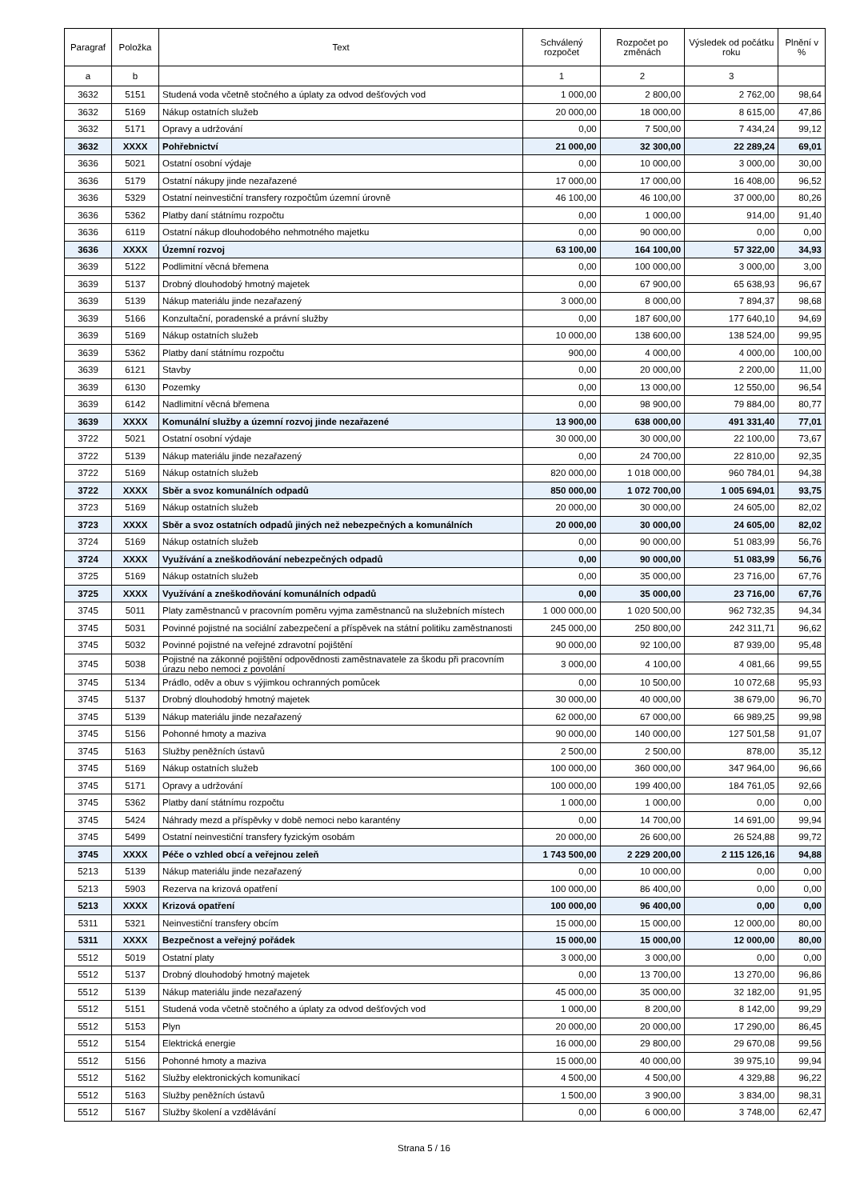| Paragraf | Položka | Text | Schválený rozpočet | Rozpočet po změnách | Výsledek od počátku roku | Plnění v % |
| --- | --- | --- | --- | --- | --- | --- |
| a | b | | 1 | 2 | 3 | |
| 3632 | 5151 | Studená voda včetně stočného a úplaty za odvod dešťových vod | 1 000,00 | 2 800,00 | 2 762,00 | 98,64 |
| 3632 | 5169 | Nákup ostatních služeb | 20 000,00 | 18 000,00 | 8 615,00 | 47,86 |
| 3632 | 5171 | Opravy a udržování | 0,00 | 7 500,00 | 7 434,24 | 99,12 |
| 3632 | XXXX | Pohřebnictví | 21 000,00 | 32 300,00 | 22 289,24 | 69,01 |
| 3636 | 5021 | Ostatní osobní výdaje | 0,00 | 10 000,00 | 3 000,00 | 30,00 |
| 3636 | 5179 | Ostatní nákupy jinde nezařazené | 17 000,00 | 17 000,00 | 16 408,00 | 96,52 |
| 3636 | 5329 | Ostatní neinvestiční transfery rozpočtům územní úrovně | 46 100,00 | 46 100,00 | 37 000,00 | 80,26 |
| 3636 | 5362 | Platby daní státnímu rozpočtu | 0,00 | 1 000,00 | 914,00 | 91,40 |
| 3636 | 6119 | Ostatní nákup dlouhodobého nehmotného majetku | 0,00 | 90 000,00 | 0,00 | 0,00 |
| 3636 | XXXX | Územní rozvoj | 63 100,00 | 164 100,00 | 57 322,00 | 34,93 |
| 3639 | 5122 | Podlimitní věcná břemena | 0,00 | 100 000,00 | 3 000,00 | 3,00 |
| 3639 | 5137 | Drobný dlouhodobý hmotný majetek | 0,00 | 67 900,00 | 65 638,93 | 96,67 |
| 3639 | 5139 | Nákup materiálu jinde nezařazený | 3 000,00 | 8 000,00 | 7 894,37 | 98,68 |
| 3639 | 5166 | Konzultační, poradenské a právní služby | 0,00 | 187 600,00 | 177 640,10 | 94,69 |
| 3639 | 5169 | Nákup ostatních služeb | 10 000,00 | 138 600,00 | 138 524,00 | 99,95 |
| 3639 | 5362 | Platby daní státnímu rozpočtu | 900,00 | 4 000,00 | 4 000,00 | 100,00 |
| 3639 | 6121 | Stavby | 0,00 | 20 000,00 | 2 200,00 | 11,00 |
| 3639 | 6130 | Pozemky | 0,00 | 13 000,00 | 12 550,00 | 96,54 |
| 3639 | 6142 | Nadlimitní věcná břemena | 0,00 | 98 900,00 | 79 884,00 | 80,77 |
| 3639 | XXXX | Komunální služby a územní rozvoj jinde nezařazené | 13 900,00 | 638 000,00 | 491 331,40 | 77,01 |
| 3722 | 5021 | Ostatní osobní výdaje | 30 000,00 | 30 000,00 | 22 100,00 | 73,67 |
| 3722 | 5139 | Nákup materiálu jinde nezařazený | 0,00 | 24 700,00 | 22 810,00 | 92,35 |
| 3722 | 5169 | Nákup ostatních služeb | 820 000,00 | 1 018 000,00 | 960 784,01 | 94,38 |
| 3722 | XXXX | Sběr a svoz komunálních odpadů | 850 000,00 | 1 072 700,00 | 1 005 694,01 | 93,75 |
| 3723 | 5169 | Nákup ostatních služeb | 20 000,00 | 30 000,00 | 24 605,00 | 82,02 |
| 3723 | XXXX | Sběr a svoz ostatních odpadů jiných než nebezpečných a komunálních | 20 000,00 | 30 000,00 | 24 605,00 | 82,02 |
| 3724 | 5169 | Nákup ostatních služeb | 0,00 | 90 000,00 | 51 083,99 | 56,76 |
| 3724 | XXXX | Využívání a zneškodňování nebezpečných odpadů | 0,00 | 90 000,00 | 51 083,99 | 56,76 |
| 3725 | 5169 | Nákup ostatních služeb | 0,00 | 35 000,00 | 23 716,00 | 67,76 |
| 3725 | XXXX | Využívání a zneškodňování komunálních odpadů | 0,00 | 35 000,00 | 23 716,00 | 67,76 |
| 3745 | 5011 | Platy zaměstnanců v pracovním poměru vyjma zaměstnanců na služebních místech | 1 000 000,00 | 1 020 500,00 | 962 732,35 | 94,34 |
| 3745 | 5031 | Povinné pojistné na sociální zabezpečení a příspěvek na státní politiku zaměstnanosti | 245 000,00 | 250 800,00 | 242 311,71 | 96,62 |
| 3745 | 5032 | Povinné pojistné na veřejné zdravotní pojištění | 90 000,00 | 92 100,00 | 87 939,00 | 95,48 |
| 3745 | 5038 | Pojistné na zákonné pojištění odpovědnosti zaměstnavatele za škodu při pracovním úrazu nebo nemoci z povolání | 3 000,00 | 4 100,00 | 4 081,66 | 99,55 |
| 3745 | 5134 | Prádlo, oděv a obuv s výjimkou ochranných pomůcek | 0,00 | 10 500,00 | 10 072,68 | 95,93 |
| 3745 | 5137 | Drobný dlouhodobý hmotný majetek | 30 000,00 | 40 000,00 | 38 679,00 | 96,70 |
| 3745 | 5139 | Nákup materiálu jinde nezařazený | 62 000,00 | 67 000,00 | 66 989,25 | 99,98 |
| 3745 | 5156 | Pohonné hmoty a maziva | 90 000,00 | 140 000,00 | 127 501,58 | 91,07 |
| 3745 | 5163 | Služby peněžních ústavů | 2 500,00 | 2 500,00 | 878,00 | 35,12 |
| 3745 | 5169 | Nákup ostatních služeb | 100 000,00 | 360 000,00 | 347 964,00 | 96,66 |
| 3745 | 5171 | Opravy a udržování | 100 000,00 | 199 400,00 | 184 761,05 | 92,66 |
| 3745 | 5362 | Platby daní státnímu rozpočtu | 1 000,00 | 1 000,00 | 0,00 | 0,00 |
| 3745 | 5424 | Náhrady mezd a příspěvky v době nemoci nebo karantény | 0,00 | 14 700,00 | 14 691,00 | 99,94 |
| 3745 | 5499 | Ostatní neinvestiční transfery fyzickým osobám | 20 000,00 | 26 600,00 | 26 524,88 | 99,72 |
| 3745 | XXXX | Péče o vzhled obcí a veřejnou zeleň | 1 743 500,00 | 2 229 200,00 | 2 115 126,16 | 94,88 |
| 5213 | 5139 | Nákup materiálu jinde nezařazený | 0,00 | 10 000,00 | 0,00 | 0,00 |
| 5213 | 5903 | Rezerva na krizová opatření | 100 000,00 | 86 400,00 | 0,00 | 0,00 |
| 5213 | XXXX | Krizová opatření | 100 000,00 | 96 400,00 | 0,00 | 0,00 |
| 5311 | 5321 | Neinvestiční transfery obcím | 15 000,00 | 15 000,00 | 12 000,00 | 80,00 |
| 5311 | XXXX | Bezpečnost a veřejný pořádek | 15 000,00 | 15 000,00 | 12 000,00 | 80,00 |
| 5512 | 5019 | Ostatní platy | 3 000,00 | 3 000,00 | 0,00 | 0,00 |
| 5512 | 5137 | Drobný dlouhodobý hmotný majetek | 0,00 | 13 700,00 | 13 270,00 | 96,86 |
| 5512 | 5139 | Nákup materiálu jinde nezařazený | 45 000,00 | 35 000,00 | 32 182,00 | 91,95 |
| 5512 | 5151 | Studená voda včetně stočného a úplaty za odvod dešťových vod | 1 000,00 | 8 200,00 | 8 142,00 | 99,29 |
| 5512 | 5153 | Plyn | 20 000,00 | 20 000,00 | 17 290,00 | 86,45 |
| 5512 | 5154 | Elektrická energie | 16 000,00 | 29 800,00 | 29 670,08 | 99,56 |
| 5512 | 5156 | Pohonné hmoty a maziva | 15 000,00 | 40 000,00 | 39 975,10 | 99,94 |
| 5512 | 5162 | Služby elektronických komunikací | 4 500,00 | 4 500,00 | 4 329,88 | 96,22 |
| 5512 | 5163 | Služby peněžních ústavů | 1 500,00 | 3 900,00 | 3 834,00 | 98,31 |
| 5512 | 5167 | Služby školení a vzdělávání | 0,00 | 6 000,00 | 3 748,00 | 62,47 |
Strana 5 / 16